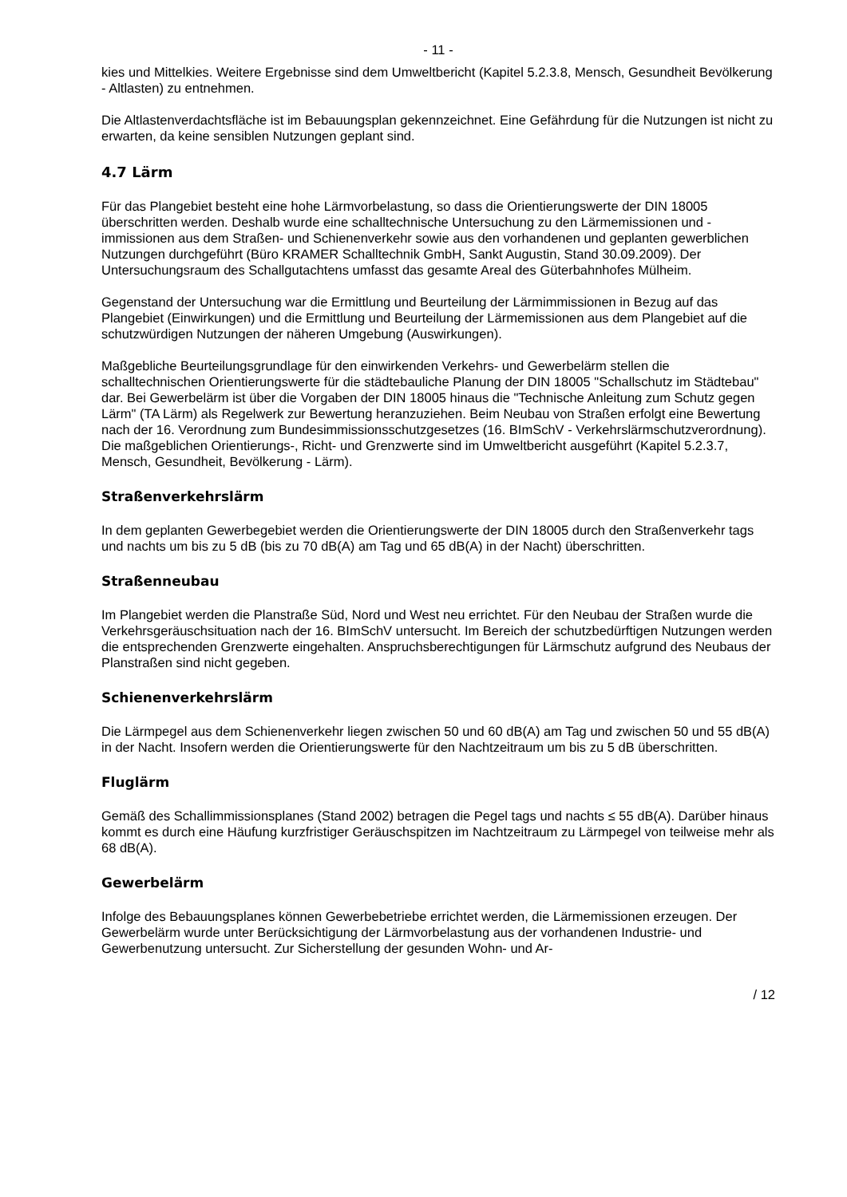- 11 -
kies und Mittelkies. Weitere Ergebnisse sind dem Umweltbericht (Kapitel 5.2.3.8, Mensch, Gesundheit Bevölkerung - Altlasten) zu entnehmen.
Die Altlastenverdachtsfläche ist im Bebauungsplan gekennzeichnet. Eine Gefährdung für die Nutzungen ist nicht zu erwarten, da keine sensiblen Nutzungen geplant sind.
4.7 Lärm
Für das Plangebiet besteht eine hohe Lärmvorbelastung, so dass die Orientierungswerte der DIN 18005 überschritten werden. Deshalb wurde eine schalltechnische Untersuchung zu den Lärmemissionen und -immissionen aus dem Straßen- und Schienenverkehr sowie aus den vorhandenen und geplanten gewerblichen Nutzungen durchgeführt (Büro KRAMER Schalltechnik GmbH, Sankt Augustin, Stand 30.09.2009). Der Untersuchungsraum des Schallgutachtens umfasst das gesamte Areal des Güterbahnhofes Mülheim.
Gegenstand der Untersuchung war die Ermittlung und Beurteilung der Lärmimmissionen in Bezug auf das Plangebiet (Einwirkungen) und die Ermittlung und Beurteilung der Lärmemissionen aus dem Plangebiet auf die schutzwürdigen Nutzungen der näheren Umgebung (Auswirkungen).
Maßgebliche Beurteilungsgrundlage für den einwirkenden Verkehrs- und Gewerbelärm stellen die schalltechnischen Orientierungswerte für die städtebauliche Planung der DIN 18005 "Schallschutz im Städtebau" dar. Bei Gewerbelärm ist über die Vorgaben der DIN 18005 hinaus die "Technische Anleitung zum Schutz gegen Lärm" (TA Lärm) als Regelwerk zur Bewertung heranzuziehen. Beim Neubau von Straßen erfolgt eine Bewertung nach der 16. Verordnung zum Bundesimmissionsschutzgesetzes (16. BImSchV - Verkehrslärmschutzverordnung). Die maßgeblichen Orientierungs-, Richt- und Grenzwerte sind im Umweltbericht ausgeführt (Kapitel 5.2.3.7, Mensch, Gesundheit, Bevölkerung - Lärm).
Straßenverkehrslärm
In dem geplanten Gewerbegebiet werden die Orientierungswerte der DIN 18005 durch den Straßenverkehr tags und nachts um bis zu 5 dB (bis zu 70 dB(A) am Tag und 65 dB(A) in der Nacht) überschritten.
Straßenneubau
Im Plangebiet werden die Planstraße Süd, Nord und West neu errichtet. Für den Neubau der Straßen wurde die Verkehrsgeräuschsituation nach der 16. BImSchV untersucht. Im Bereich der schutzbedürftigen Nutzungen werden die entsprechenden Grenzwerte eingehalten. Anspruchsberechtigungen für Lärmschutz aufgrund des Neubaus der Planstraßen sind nicht gegeben.
Schienenverkehrslärm
Die Lärmpegel aus dem Schienenverkehr liegen zwischen 50 und 60 dB(A) am Tag und zwischen 50 und 55 dB(A) in der Nacht. Insofern werden die Orientierungswerte für den Nachtzeitraum um bis zu 5 dB überschritten.
Fluglärm
Gemäß des Schallimmissionsplanes (Stand 2002) betragen die Pegel tags und nachts ≤ 55 dB(A). Darüber hinaus kommt es durch eine Häufung kurzfristiger Geräuschspitzen im Nachtzeitraum zu Lärmpegel von teilweise mehr als 68 dB(A).
Gewerbelärm
Infolge des Bebauungsplanes können Gewerbebetriebe errichtet werden, die Lärmemissionen erzeugen. Der Gewerbelärm wurde unter Berücksichtigung der Lärmvorbelastung aus der vorhandenen Industrie- und Gewerbenutzung untersucht. Zur Sicherstellung der gesunden Wohn- und Ar-
/ 12